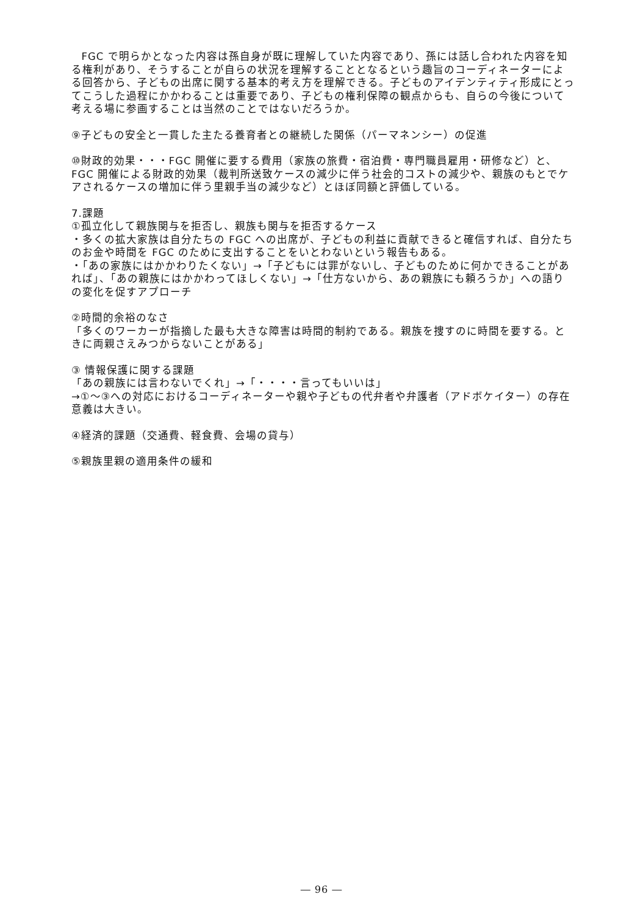FGC で明らかとなった内容は孫自身が既に理解していた内容であり、孫には話し合われた内容を知る権利があり、そうすることが自らの状況を理解することとなるという趣旨のコーディネーターによる回答から、子どもの出席に関する基本的考え方を理解できる。子どものアイデンティティ形成にとってこうした過程にかかわることは重要であり、子どもの権利保障の観点からも、自らの今後について考える場に参画することは当然のことではないだろうか。
⑨子どもの安全と一貫した主たる養育者との継続した関係（パーマネンシー）の促進
⑩財政的効果・・・FGC 開催に要する費用（家族の旅費・宿泊費・専門職員雇用・研修など）と、FGC 開催による財政的効果（裁判所送致ケースの減少に伴う社会的コストの減少や、親族のもとでケアされるケースの増加に伴う里親手当の減少など）とほぼ同額と評価している。
7.課題
①孤立化して親族関与を拒否し、親族も関与を拒否するケース
・多くの拡大家族は自分たちの FGC への出席が、子どもの利益に貢献できると確信すれば、自分たちのお金や時間を FGC のために支出することをいとわないという報告もある。
・「あの家族にはかかわりたくない」→「子どもには罪がないし、子どものために何かできることがあれば」、「あの親族にはかかわってほしくない」→「仕方ないから、あの親族にも頼ろうか」への語りの変化を促すアプローチ
②時間的余裕のなさ
「多くのワーカーが指摘した最も大きな障害は時間的制約である。親族を捜すのに時間を要する。ときに両親さえみつからないことがある」
③ 情報保護に関する課題
「あの親族には言わないでくれ」→「・・・・言ってもいいは」
→①～③への対応におけるコーディネーターや親や子どもの代弁者や弁護者（アドボケイター）の存在意義は大きい。
④経済的課題（交通費、軽食費、会場の貸与）
⑤親族里親の適用条件の緩和
― 96 ―